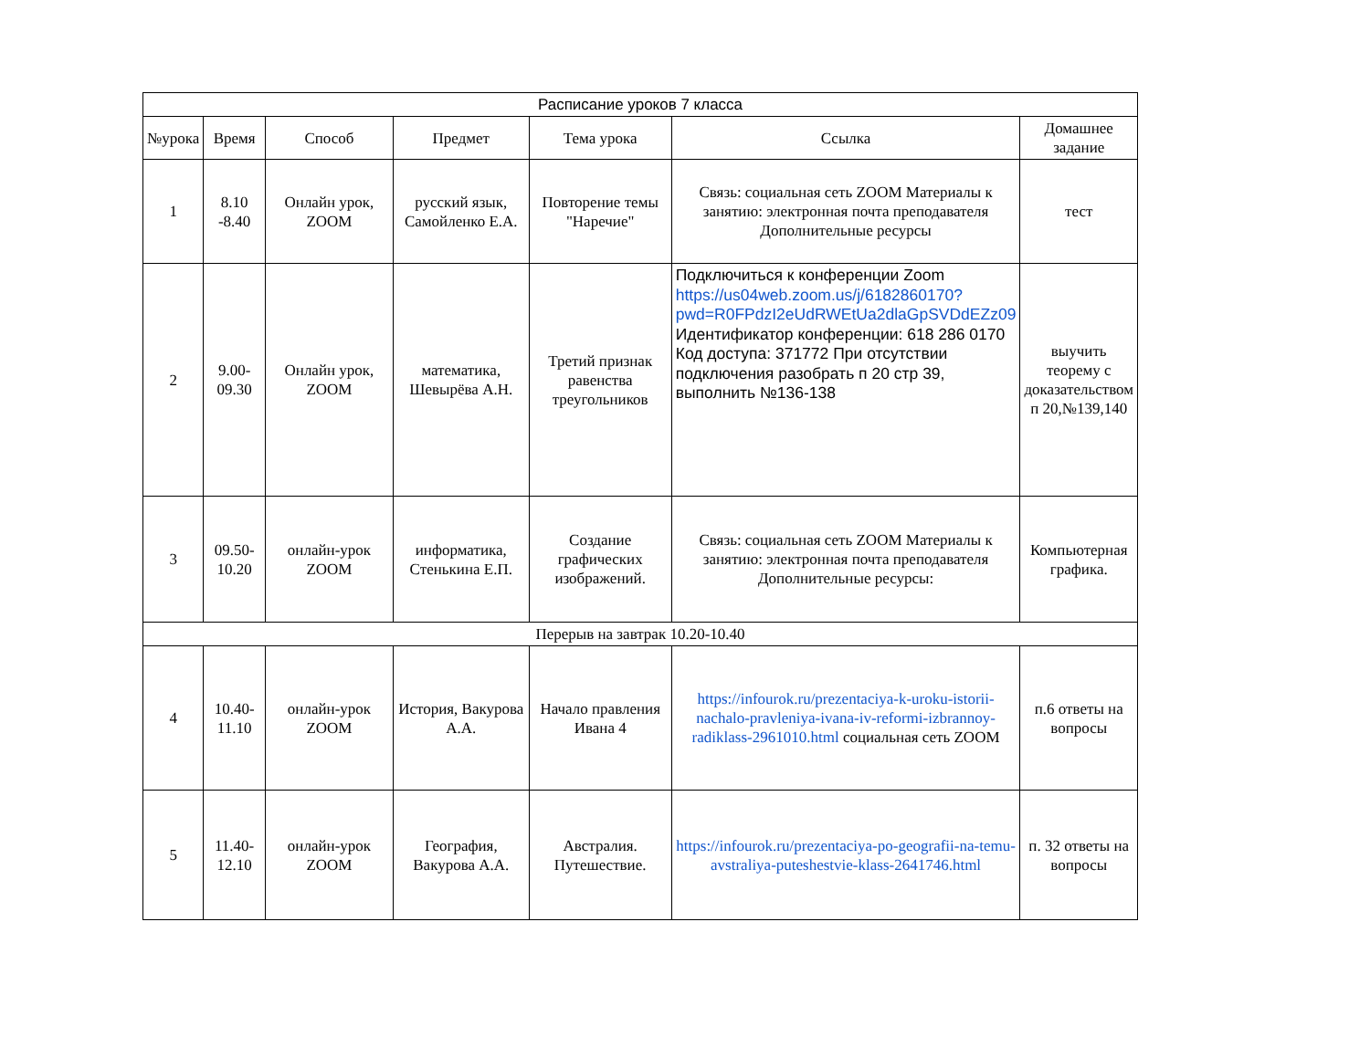| Расписание уроков 7 класса | | | | | | |
| №урока | Время | Способ | Предмет | Тема урока | Ссылка | Домашнее задание |
| 1 | 8.10 -8.40 | Онлайн урок, ZOOM | русский язык, Самойленко Е.А. | Повторение темы "Наречие" | Связь: социальная сеть ZOOM Материалы к занятию: электронная почта преподавателя Дополнительные ресурсы | тест |
| 2 | 9.00-09.30 | Онлайн урок, ZOOM | математика, Шевырёва А.Н. | Третий признак равенства треугольников | Подключиться к конференции Zoom https://us04web.zoom.us/j/6182860170?pwd=R0FPdzI2eUdRWEtUa2dlaGpSVDdEZz09 Идентификатор конференции: 618 286 0170 Код доступа: 371772 При отсутствии подключения разобрать п 20 стр 39, выполнить №136-138 | выучить теорему с доказательством п 20,№139,140 |
| 3 | 09.50-10.20 | онлайн-урок ZOOM | информатика, Стенькина Е.П. | Создание графических изображений. | Связь: социальная сеть ZOOM Материалы к занятию: электронная почта преподавателя Дополнительные ресурсы: | Компьютерная графика. |
| Перерыв на завтрак 10.20-10.40 | | | | | | |
| 4 | 10.40-11.10 | онлайн-урок ZOOM | История, Вакурова А.А. | Начало правления Ивана 4 | https://infourok.ru/prezentaciya-k-uroku-istorii-nachalo-pravleniya-ivana-iv-reformi-izbrannoy-radiklass-2961010.html социальная сеть ZOOM | п.6 ответы на вопросы |
| 5 | 11.40-12.10 | онлайн-урок ZOOM | География, Вакурова А.А. | Австралия. Путешествие. | https://infourok.ru/prezentaciya-po-geografii-na-temu-avstraliya-puteshestvie-klass-2641746.html | п. 32 ответы на вопросы |